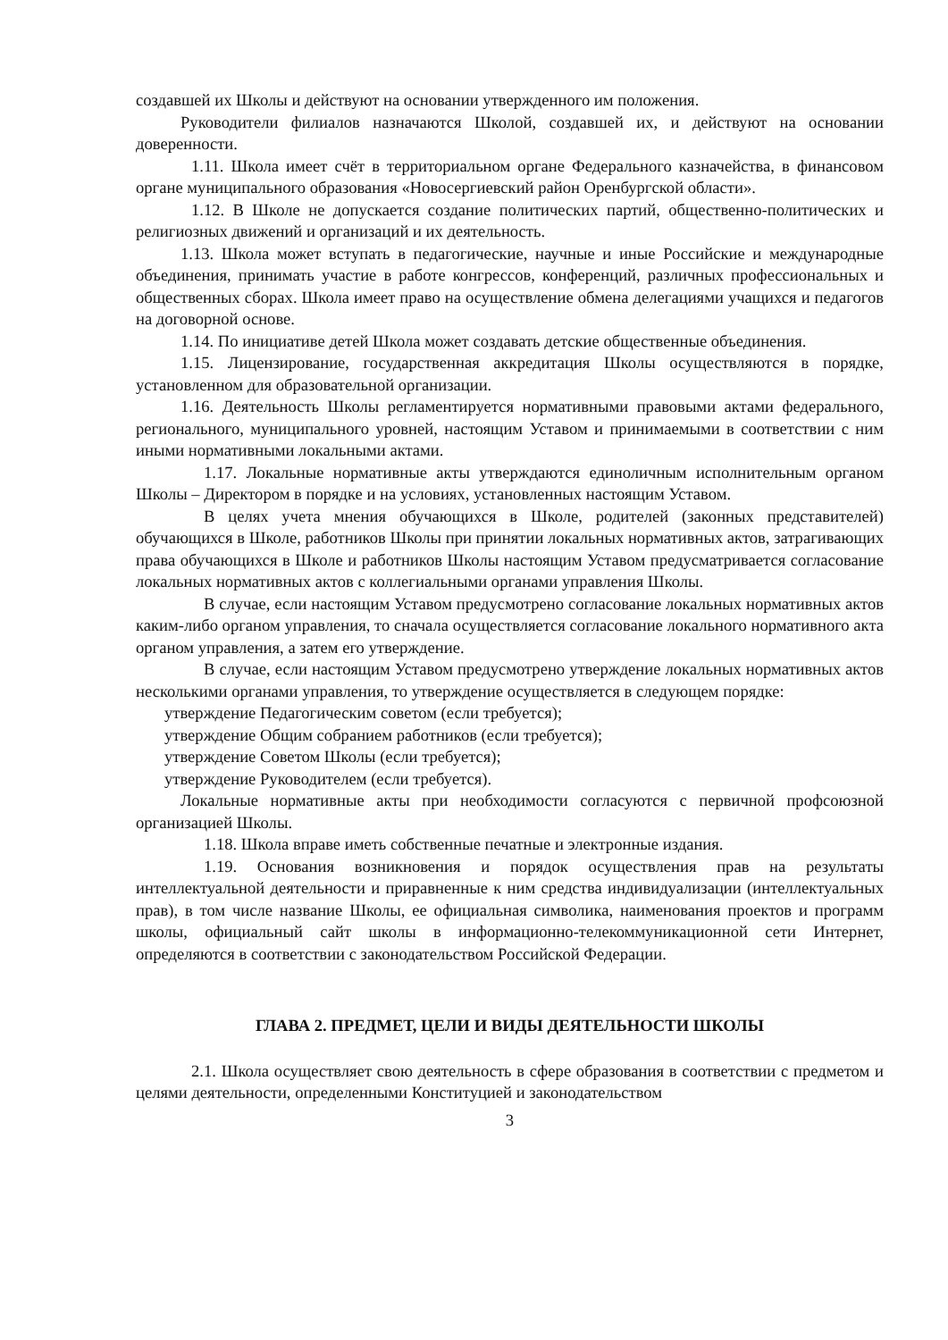создавшей их Школы и действуют на основании утвержденного им положения.
Руководители филиалов назначаются Школой, создавшей их, и действуют на основании доверенности.
1.11. Школа имеет счёт в территориальном органе Федерального казначейства, в финансовом органе муниципального образования «Новосергиевский район Оренбургской области».
1.12. В Школе не допускается создание политических партий, общественно-политических и религиозных движений и организаций и их деятельность.
1.13. Школа может вступать в педагогические, научные и иные Российские и международные объединения, принимать участие в работе конгрессов, конференций, различных профессиональных и общественных сборах. Школа имеет право на осуществление обмена делегациями учащихся и педагогов на договорной основе.
1.14. По инициативе детей Школа может создавать детские общественные объединения.
1.15. Лицензирование, государственная аккредитация Школы осуществляются в порядке, установленном для образовательной организации.
1.16. Деятельность Школы регламентируется нормативными правовыми актами федерального, регионального, муниципального уровней, настоящим Уставом и принимаемыми в соответствии с ним иными нормативными локальными актами.
1.17. Локальные нормативные акты утверждаются единоличным исполнительным органом Школы – Директором в порядке и на условиях, установленных настоящим Уставом.
В целях учета мнения обучающихся в Школе, родителей (законных представителей) обучающихся в Школе, работников Школы при принятии локальных нормативных актов, затрагивающих права обучающихся в Школе и работников Школы настоящим Уставом предусматривается согласование локальных нормативных актов с коллегиальными органами управления Школы.
В случае, если настоящим Уставом предусмотрено согласование локальных нормативных актов каким-либо органом управления, то сначала осуществляется согласование локального нормативного акта органом управления, а затем его утверждение.
В случае, если настоящим Уставом предусмотрено утверждение локальных нормативных актов несколькими органами управления, то утверждение осуществляется в следующем порядке:
утверждение Педагогическим советом (если требуется);
утверждение Общим собранием работников (если требуется);
утверждение Советом Школы (если требуется);
утверждение Руководителем (если требуется).
Локальные нормативные акты при необходимости согласуются с первичной профсоюзной организацией Школы.
1.18. Школа вправе иметь собственные печатные и электронные издания.
1.19. Основания возникновения и порядок осуществления прав на результаты интеллектуальной деятельности и приравненные к ним средства индивидуализации (интеллектуальных прав), в том числе название Школы, ее официальная символика, наименования проектов и программ школы, официальный сайт школы в информационно-телекоммуникационной сети Интернет, определяются в соответствии с законодательством Российской Федерации.
ГЛАВА 2. ПРЕДМЕТ, ЦЕЛИ И ВИДЫ ДЕЯТЕЛЬНОСТИ ШКОЛЫ
2.1. Школа осуществляет свою деятельность в сфере образования в соответствии с предметом и целями деятельности, определенными Конституцией и законодательством
3